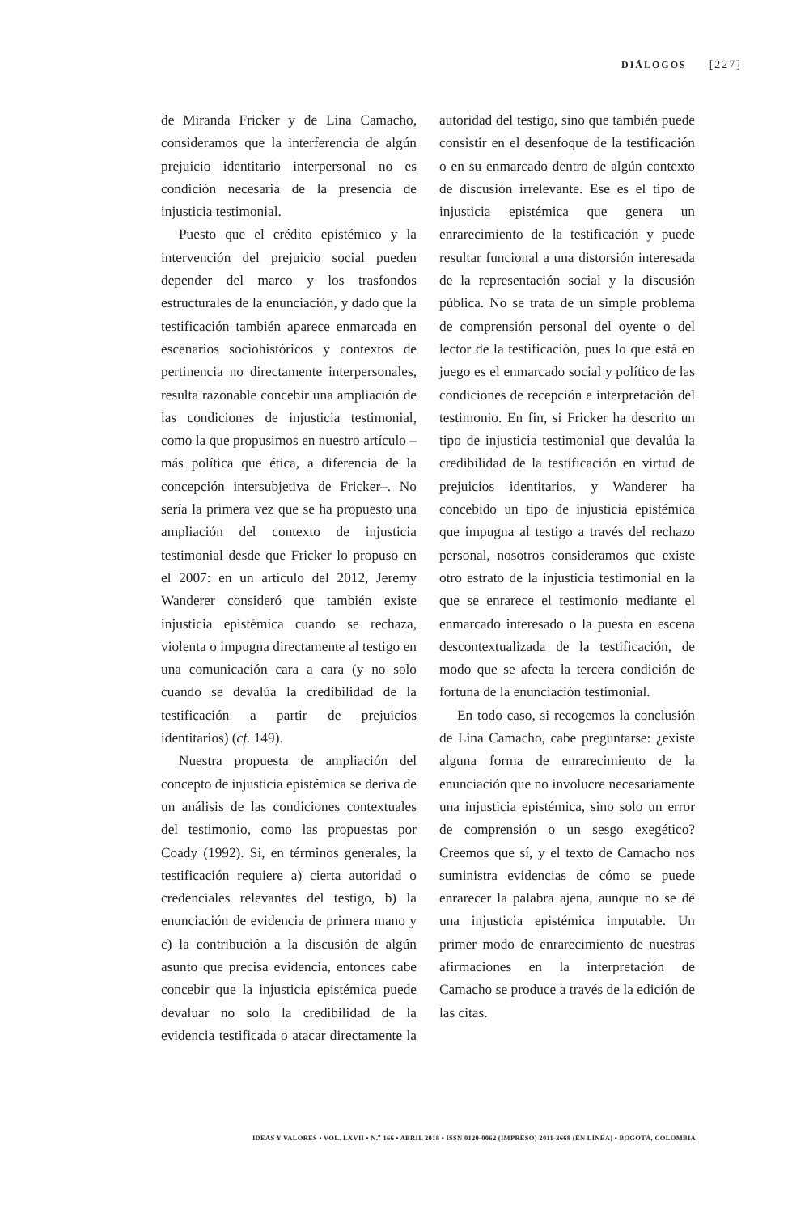DIÁLOGOS [227]
de Miranda Fricker y de Lina Camacho, consideramos que la interferencia de algún prejuicio identitario interpersonal no es condición necesaria de la presencia de injusticia testimonial.
Puesto que el crédito epistémico y la intervención del prejuicio social pueden depender del marco y los trasfondos estructurales de la enunciación, y dado que la testificación también aparece enmarcada en escenarios sociohistóricos y contextos de pertinencia no directamente interpersonales, resulta razonable concebir una ampliación de las condiciones de injusticia testimonial, como la que propusimos en nuestro artículo –más política que ética, a diferencia de la concepción intersubjetiva de Fricker–. No sería la primera vez que se ha propuesto una ampliación del contexto de injusticia testimonial desde que Fricker lo propuso en el 2007: en un artículo del 2012, Jeremy Wanderer consideró que también existe injusticia epistémica cuando se rechaza, violenta o impugna directamente al testigo en una comunicación cara a cara (y no solo cuando se devalúa la credibilidad de la testificación a partir de prejuicios identitarios) (cf. 149).
Nuestra propuesta de ampliación del concepto de injusticia epistémica se deriva de un análisis de las condiciones contextuales del testimonio, como las propuestas por Coady (1992). Si, en términos generales, la testificación requiere a) cierta autoridad o credenciales relevantes del testigo, b) la enunciación de evidencia de primera mano y c) la contribución a la discusión de algún asunto que precisa evidencia, entonces cabe concebir que la injusticia epistémica puede devaluar no solo la credibilidad de la evidencia testificada o atacar directamente la autoridad del testigo, sino que también puede consistir en el desenfoque de la testificación o en su enmarcado dentro de algún contexto de discusión irrelevante. Ese es el tipo de injusticia epistémica que genera un enrarecimiento de la testificación y puede resultar funcional a una distorsión interesada de la representación social y la discusión pública. No se trata de un simple problema de comprensión personal del oyente o del lector de la testificación, pues lo que está en juego es el enmarcado social y político de las condiciones de recepción e interpretación del testimonio. En fin, si Fricker ha descrito un tipo de injusticia testimonial que devalúa la credibilidad de la testificación en virtud de prejuicios identitarios, y Wanderer ha concebido un tipo de injusticia epistémica que impugna al testigo a través del rechazo personal, nosotros consideramos que existe otro estrato de la injusticia testimonial en la que se enrarece el testimonio mediante el enmarcado interesado o la puesta en escena descontextualizada de la testificación, de modo que se afecta la tercera condición de fortuna de la enunciación testimonial.
En todo caso, si recogemos la conclusión de Lina Camacho, cabe preguntarse: ¿existe alguna forma de enrarecimiento de la enunciación que no involucre necesariamente una injusticia epistémica, sino solo un error de comprensión o un sesgo exegético? Creemos que sí, y el texto de Camacho nos suministra evidencias de cómo se puede enrarecer la palabra ajena, aunque no se dé una injusticia epistémica imputable. Un primer modo de enrarecimiento de nuestras afirmaciones en la interpretación de Camacho se produce a través de la edición de las citas.
IDEAS Y VALORES • VOL. LXVII • N.<sup>o</sup> 166 • ABRIL 2018 • ISSN 0120-0062 (IMPRESO) 2011-3668 (EN LÍNEA) • BOGOTÁ, COLOMBIA